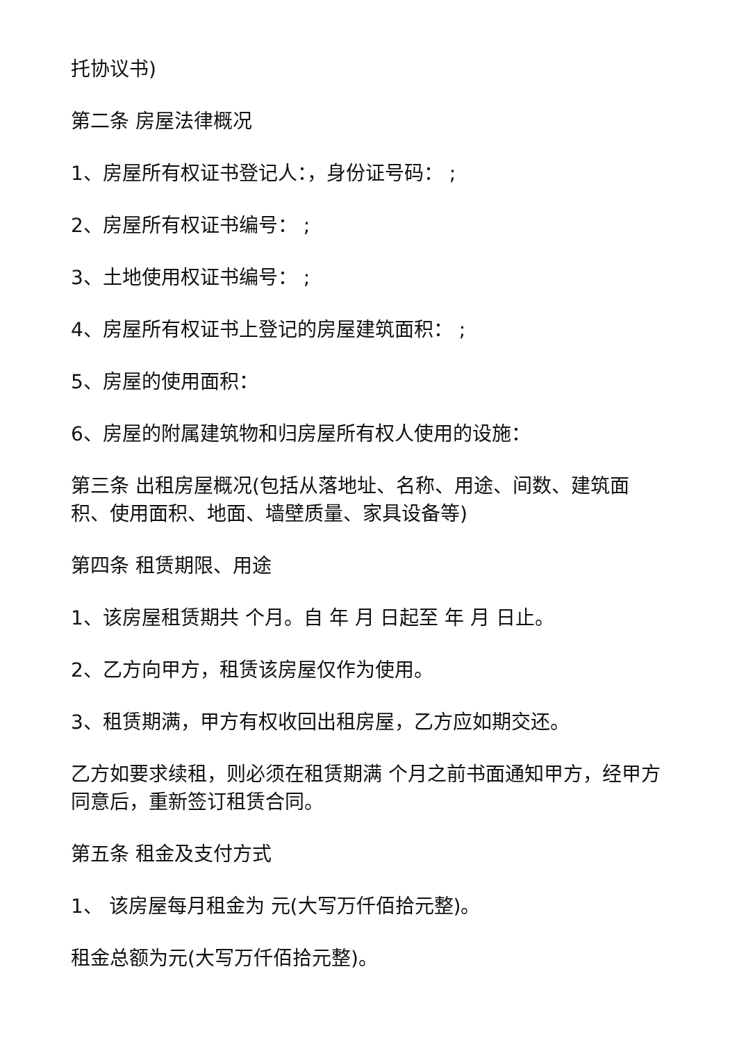托协议书)
第二条 房屋法律概况
1、房屋所有权证书登记人：，身份证号码： ;
2、房屋所有权证书编号： ;
3、土地使用权证书编号： ;
4、房屋所有权证书上登记的房屋建筑面积： ;
5、房屋的使用面积：
6、房屋的附属建筑物和归房屋所有权人使用的设施：
第三条 出租房屋概况(包括从落地址、名称、用途、间数、建筑面积、使用面积、地面、墙壁质量、家具设备等)
第四条 租赁期限、用途
1、该房屋租赁期共 个月。自 年 月 日起至 年 月 日止。
2、乙方向甲方，租赁该房屋仅作为使用。
3、租赁期满，甲方有权收回出租房屋，乙方应如期交还。
乙方如要求续租，则必须在租赁期满 个月之前书面通知甲方，经甲方同意后，重新签订租赁合同。
第五条 租金及支付方式
1、 该房屋每月租金为 元(大写万仟佰拾元整)。
租金总额为元(大写万仟佰拾元整)。